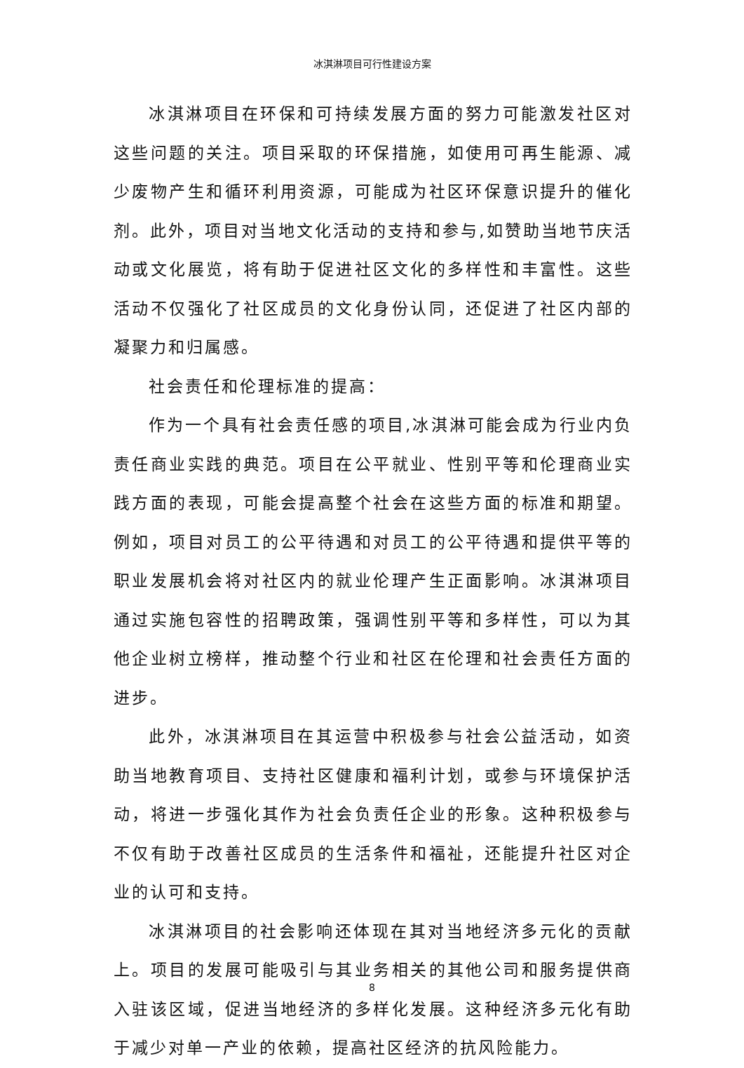冰淇淋项目可行性建设方案
冰淇淋项目在环保和可持续发展方面的努力可能激发社区对这些问题的关注。项目采取的环保措施，如使用可再生能源、减少废物产生和循环利用资源，可能成为社区环保意识提升的催化剂。此外，项目对当地文化活动的支持和参与,如赞助当地节庆活动或文化展览，将有助于促进社区文化的多样性和丰富性。这些活动不仅强化了社区成员的文化身份认同，还促进了社区内部的凝聚力和归属感。
社会责任和伦理标准的提高：
作为一个具有社会责任感的项目,冰淇淋可能会成为行业内负责任商业实践的典范。项目在公平就业、性别平等和伦理商业实践方面的表现，可能会提高整个社会在这些方面的标准和期望。例如，项目对员工的公平待遇和对员工的公平待遇和提供平等的职业发展机会将对社区内的就业伦理产生正面影响。冰淇淋项目通过实施包容性的招聘政策，强调性别平等和多样性，可以为其他企业树立榜样，推动整个行业和社区在伦理和社会责任方面的进步。
此外，冰淇淋项目在其运营中积极参与社会公益活动，如资助当地教育项目、支持社区健康和福利计划，或参与环境保护活动，将进一步强化其作为社会负责任企业的形象。这种积极参与不仅有助于改善社区成员的生活条件和福祉，还能提升社区对企业的认可和支持。
冰淇淋项目的社会影响还体现在其对当地经济多元化的贡献上。项目的发展可能吸引与其业务相关的其他公司和服务提供商入驻该区域，促进当地经济的多样化发展。这种经济多元化有助于减少对单一产业的依赖，提高社区经济的抗风险能力。
8